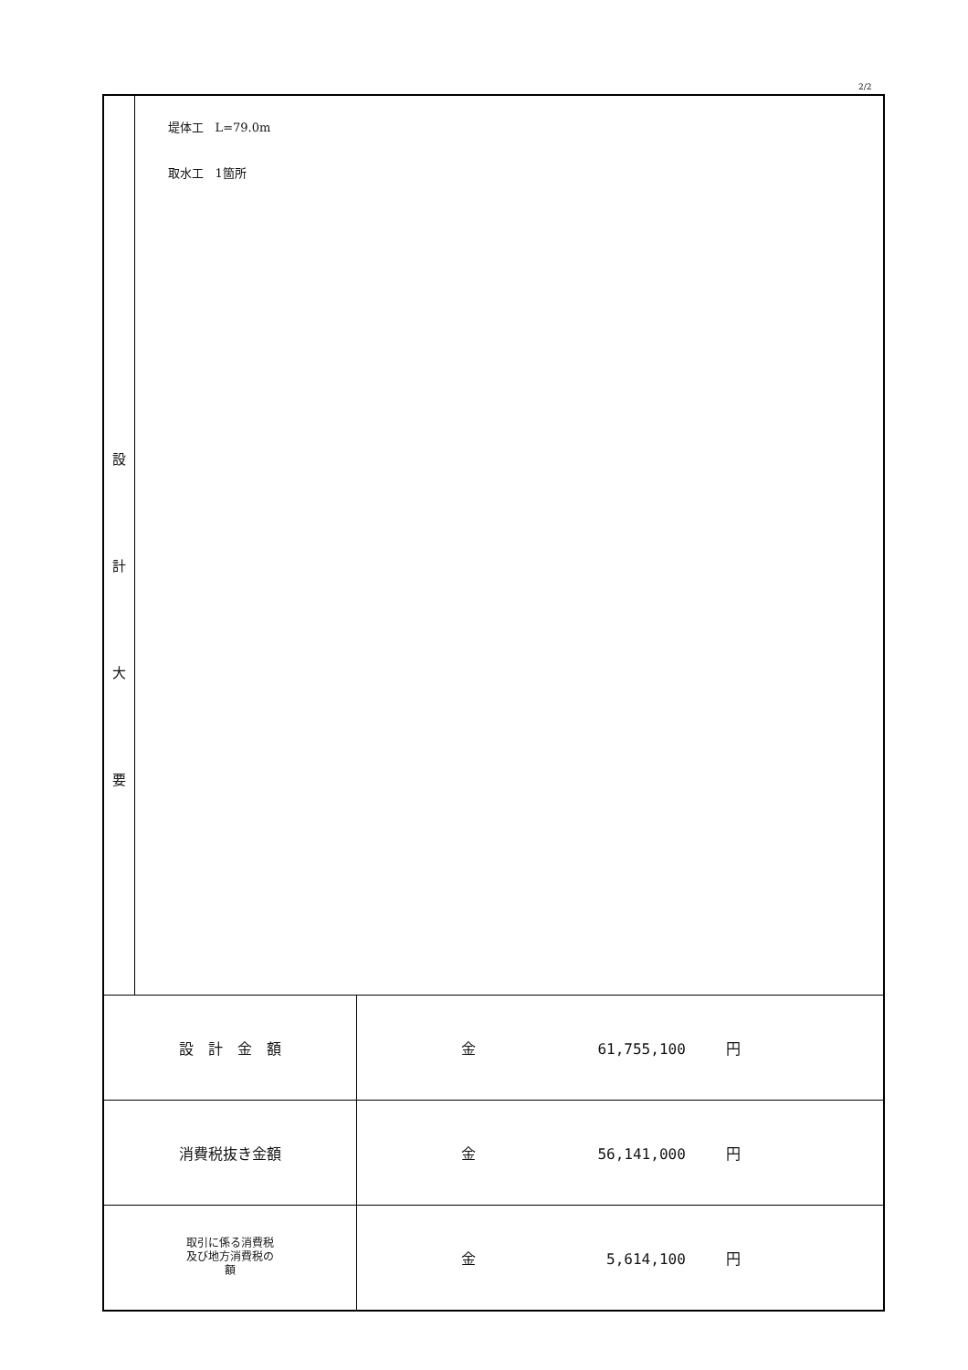2/2
| 設 計 大 要 | 堤体工 L=79.0m 取水工 1箇所 | |
| 設 計 金 額 | | 金 61,755,100 円 |
| 消費税抜き金額 | | 金 56,141,000 円 |
| 取引に係る消費税 及び地方消費税の 額 | | 金 5,614,100 円 |